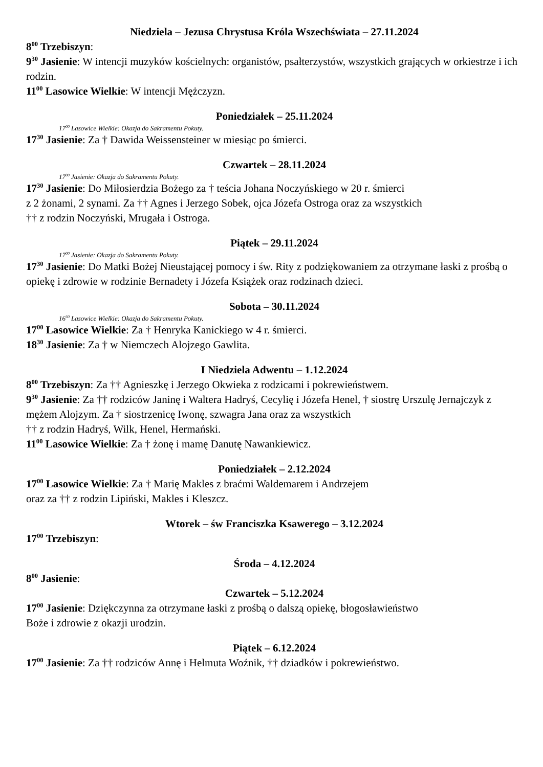Niedziela – Jezusa Chrystusa Króla Wszechświata – 27.11.2024
8<sup>00</sup> Trzebiszyn:
9<sup>30</sup> Jasienie: W intencji muzyków kościelnych: organistów, psałterzystów, wszystkich grających w orkiestrze i ich rodzin.
11<sup>00</sup> Lasowice Wielkie: W intencji Mężczyzn.
Poniedziałek – 25.11.2024
17<sup>00</sup> Lasowice Wielkie: Okazja do Sakramentu Pokuty.
17<sup>30</sup> Jasienie: Za † Dawida Weissensteiner w miesiąc po śmierci.
Czwartek – 28.11.2024
17<sup>00</sup> Jasienie: Okazja do Sakramentu Pokuty.
17<sup>30</sup> Jasienie: Do Miłosierdzia Bożego za † teścia Johana Noczyńskiego w 20 r. śmierci
z 2 żonami, 2 synami. Za †† Agnes i Jerzego Sobek, ojca Józefa Ostroga oraz za wszystkich
†† z rodzin Noczyński, Mrugała i Ostroga.
Piątek – 29.11.2024
17<sup>00</sup> Jasienie: Okazja do Sakramentu Pokuty.
17<sup>30</sup> Jasienie: Do Matki Bożej Nieustającej pomocy i św. Rity z podziękowaniem za otrzymane łaski z prośbą o opiekę i zdrowie w rodzinie Bernadety i Józefa Książek oraz rodzinach dzieci.
Sobota – 30.11.2024
16<sup>30</sup> Lasowice Wielkie: Okazja do Sakramentu Pokuty.
17<sup>00</sup> Lasowice Wielkie: Za † Henryka Kanickiego w 4 r. śmierci.
18<sup>30</sup> Jasienie: Za † w Niemczech Alojzego Gawlita.
I Niedziela Adwentu – 1.12.2024
8<sup>00</sup> Trzebiszyn: Za †† Agnieszkę i Jerzego Okwieka z rodzicami i pokrewieństwem.
9<sup>30</sup> Jasienie: Za †† rodziców Janinę i Waltera Hadryś, Cecylię i Józefa Henel, † siostrę Urszulę Jernajczyk z mężem Alojzym. Za † siostrzenicę Iwonę, szwagra Jana oraz za wszystkich
†† z rodzin Hadryś, Wilk, Henel, Hermański.
11<sup>00</sup> Lasowice Wielkie: Za † żonę i mamę Danutę Nawankiewicz.
Poniedziałek – 2.12.2024
17<sup>00</sup> Lasowice Wielkie: Za † Marię Makles z braćmi Waldemarem i Andrzejem
oraz za †† z rodzin Lipiński, Makles i Kleszcz.
Wtorek – św Franciszka Ksawerego – 3.12.2024
17<sup>00</sup> Trzebiszyn:
Środa – 4.12.2024
8<sup>00</sup> Jasienie:
Czwartek – 5.12.2024
17<sup>00</sup> Jasienie: Dziękczynna za otrzymane łaski z prośbą o dalszą opiekę, błogosławieństwo
Boże i zdrowie z okazji urodzin.
Piątek – 6.12.2024
17<sup>00</sup> Jasienie: Za †† rodziców Annę i Helmuta Woźnik, †† dziadków i pokrewieństwo.